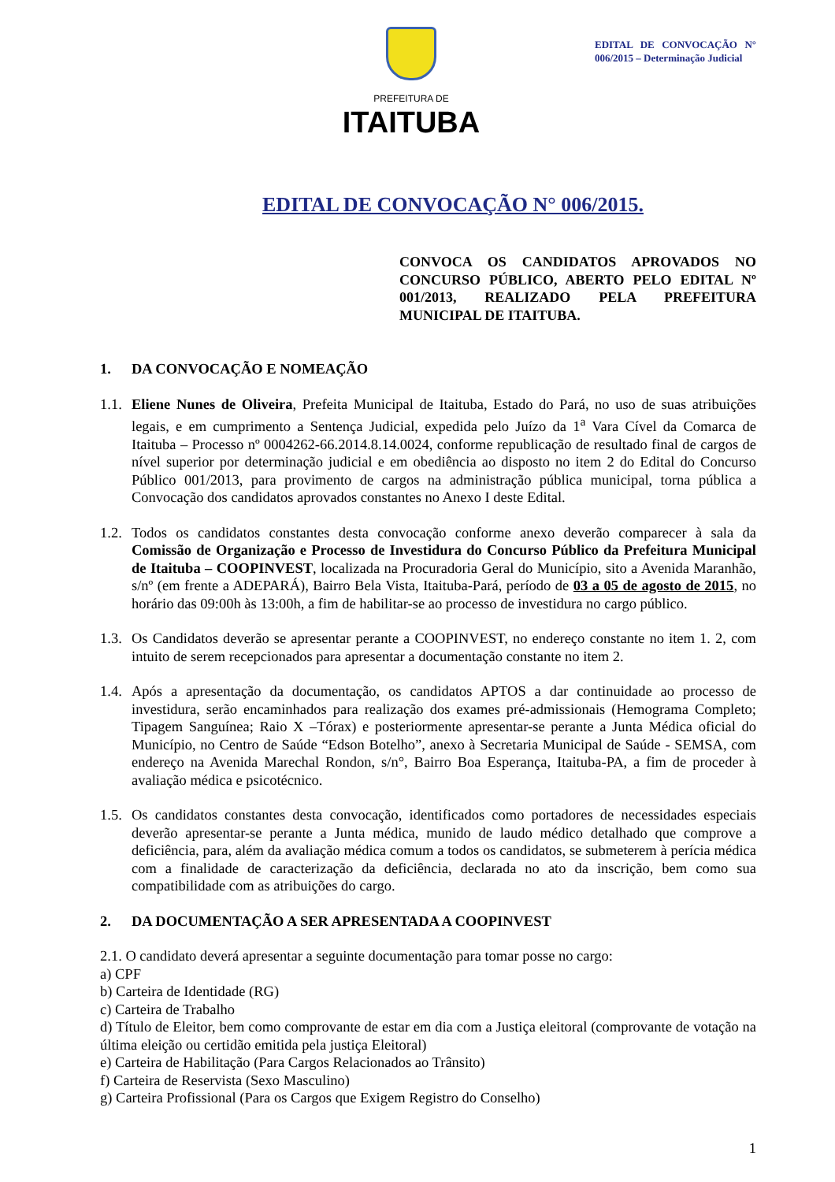PREFEITURA DE
ITAITUBA
EDITAL DE CONVOCAÇÃO N° 006/2015 – Determinação Judicial
EDITAL DE CONVOCAÇÃO N° 006/2015.
CONVOCA OS CANDIDATOS APROVADOS NO CONCURSO PÚBLICO, ABERTO PELO EDITAL Nº 001/2013, REALIZADO PELA PREFEITURA MUNICIPAL DE ITAITUBA.
1. DA CONVOCAÇÃO E NOMEAÇÃO
1.1.
Eliene Nunes de Oliveira, Prefeita Municipal de Itaituba, Estado do Pará, no uso de suas atribuições legais, e em cumprimento a Sentença Judicial, expedida pelo Juízo da 1<sup>a</sup> Vara Cível da Comarca de Itaituba – Processo nº 0004262-66.2014.8.14.0024, conforme republicação de resultado final de cargos de nível superior por determinação judicial e em obediência ao disposto no item 2 do Edital do Concurso Público 001/2013, para provimento de cargos na administração pública municipal, torna pública a Convocação dos candidatos aprovados constantes no Anexo I deste Edital.
1.2.
Todos os candidatos constantes desta convocação conforme anexo deverão comparecer à sala da Comissão de Organização e Processo de Investidura do Concurso Público da Prefeitura Municipal de Itaituba – COOPINVEST, localizada na Procuradoria Geral do Município, sito a Avenida Maranhão, s/nº (em frente a ADEPARÁ), Bairro Bela Vista, Itaituba-Pará, período de 03 a 05 de agosto de 2015, no horário das 09:00h às 13:00h, a fim de habilitar-se ao processo de investidura no cargo público.
1.3.
Os Candidatos deverão se apresentar perante a COOPINVEST, no endereço constante no item 1. 2, com intuito de serem recepcionados para apresentar a documentação constante no item 2.
1.4.
Após a apresentação da documentação, os candidatos APTOS a dar continuidade ao processo de investidura, serão encaminhados para realização dos exames pré-admissionais (Hemograma Completo; Tipagem Sanguínea; Raio X –Tórax) e posteriormente apresentar-se perante a Junta Médica oficial do Município, no Centro de Saúde “Edson Botelho”, anexo à Secretaria Municipal de Saúde - SEMSA, com endereço na Avenida Marechal Rondon, s/n°, Bairro Boa Esperança, Itaituba-PA, a fim de proceder à avaliação médica e psicotécnico.
1.5.
Os candidatos constantes desta convocação, identificados como portadores de necessidades especiais deverão apresentar-se perante a Junta médica, munido de laudo médico detalhado que comprove a deficiência, para, além da avaliação médica comum a todos os candidatos, se submeterem à perícia médica com a finalidade de caracterização da deficiência, declarada no ato da inscrição, bem como sua compatibilidade com as atribuições do cargo.
2. DA DOCUMENTAÇÃO A SER APRESENTADA A COOPINVEST
2.1. O candidato deverá apresentar a seguinte documentação para tomar posse no cargo:
a) CPF
b) Carteira de Identidade (RG)
c) Carteira de Trabalho
d) Título de Eleitor, bem como comprovante de estar em dia com a Justiça eleitoral (comprovante de votação na última eleição ou certidão emitida pela justiça Eleitoral)
e) Carteira de Habilitação (Para Cargos Relacionados ao Trânsito)
f) Carteira de Reservista (Sexo Masculino)
g) Carteira Profissional (Para os Cargos que Exigem Registro do Conselho)
1